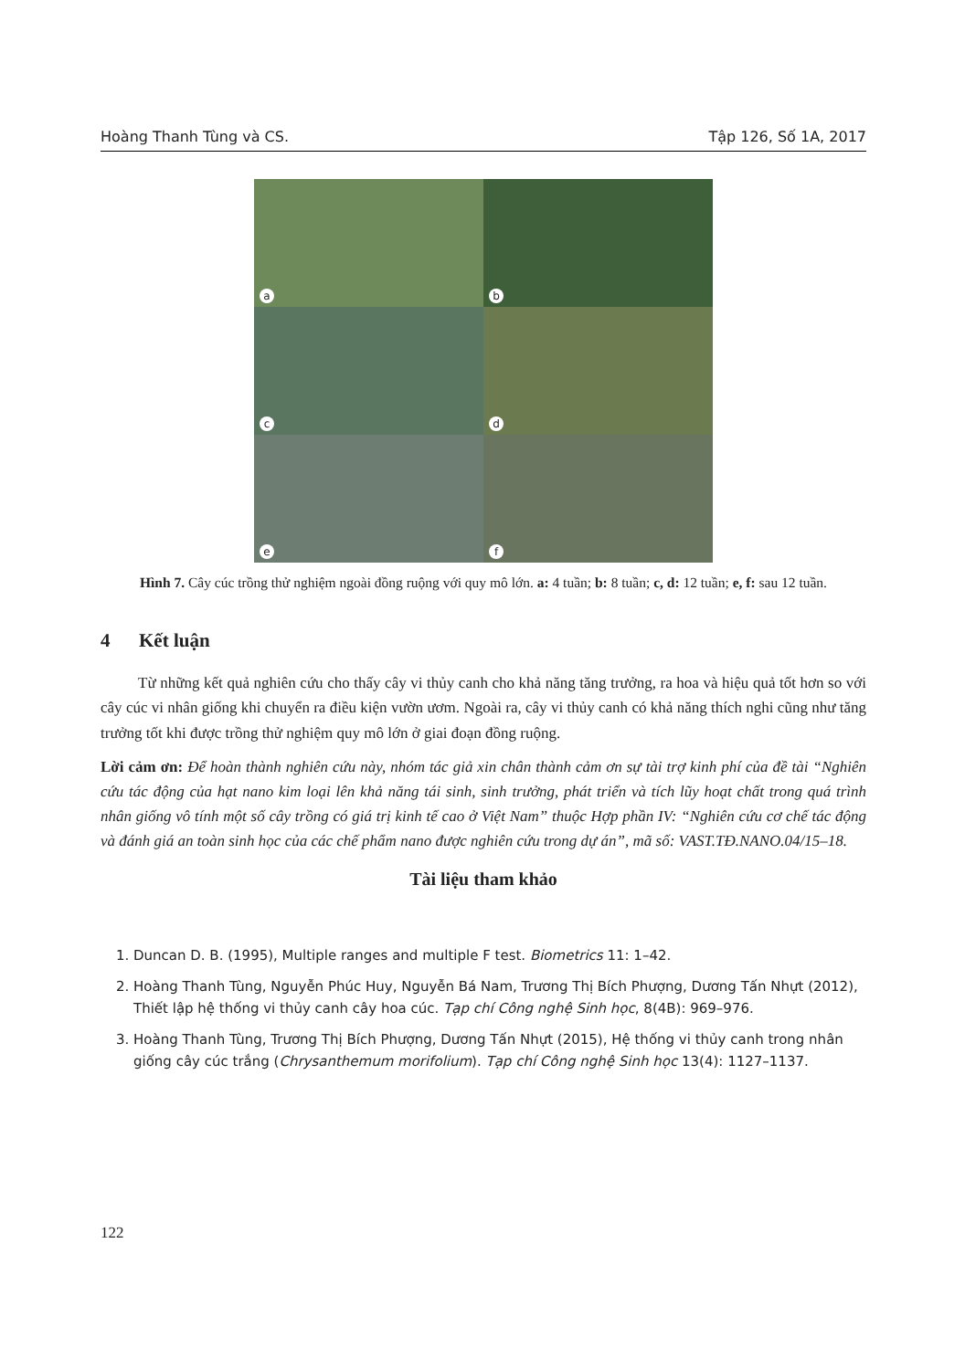Hoàng Thanh Tùng và CS. Tập 126, Số 1A, 2017
a
b
c
d
e
f
Hình 7. Cây cúc trồng thử nghiệm ngoài đồng ruộng với quy mô lớn. a: 4 tuần; b: 8 tuần; c, d: 12 tuần; e, f: sau 12 tuần.
4 Kết luận
Từ những kết quả nghiên cứu cho thấy cây vi thủy canh cho khả năng tăng trưởng, ra hoa và hiệu quả tốt hơn so với cây cúc vi nhân giống khi chuyển ra điều kiện vườn ươm. Ngoài ra, cây vi thủy canh có khả năng thích nghi cũng như tăng trưởng tốt khi được trồng thử nghiệm quy mô lớn ở giai đoạn đồng ruộng.
Lời cảm ơn: Để hoàn thành nghiên cứu này, nhóm tác giả xin chân thành cảm ơn sự tài trợ kinh phí của đề tài “Nghiên cứu tác động của hạt nano kim loại lên khả năng tái sinh, sinh trưởng, phát triển và tích lũy hoạt chất trong quá trình nhân giống vô tính một số cây trồng có giá trị kinh tế cao ở Việt Nam” thuộc Hợp phần IV: “Nghiên cứu cơ chế tác động và đánh giá an toàn sinh học của các chế phẩm nano được nghiên cứu trong dự án”, mã số: VAST.TĐ.NANO.04/15–18.
Tài liệu tham khảo
1. Duncan D. B. (1995), Multiple ranges and multiple F test. Biometrics 11: 1–42.
2. Hoàng Thanh Tùng, Nguyễn Phúc Huy, Nguyễn Bá Nam, Trương Thị Bích Phượng, Dương Tấn Nhựt (2012), Thiết lập hệ thống vi thủy canh cây hoa cúc. Tạp chí Công nghệ Sinh học, 8(4B): 969–976.
3. Hoàng Thanh Tùng, Trương Thị Bích Phượng, Dương Tấn Nhựt (2015), Hệ thống vi thủy canh trong nhân giống cây cúc trắng (Chrysanthemum morifolium). Tạp chí Công nghệ Sinh học 13(4): 1127–1137.
122